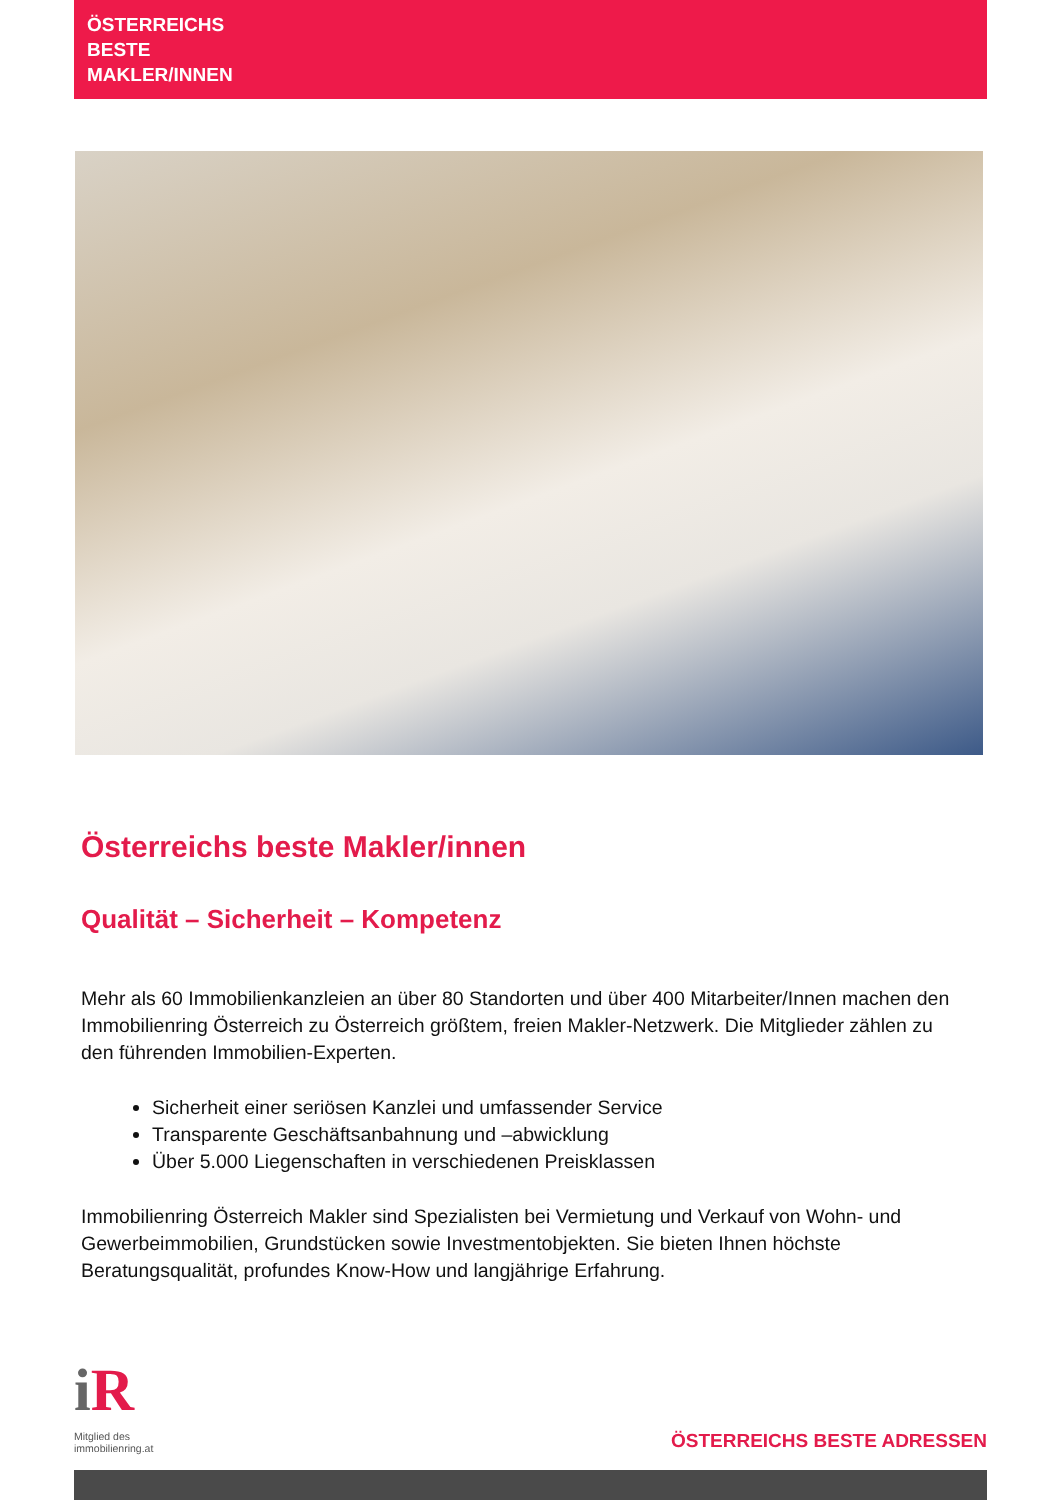ÖSTERREICHS
BESTE
MAKLER/INNEN
Österreichs beste Makler/innen
Qualität – Sicherheit – Kompetenz
Mehr als 60 Immobilienkanzleien an über 80 Standorten und über 400 Mitarbeiter/Innen machen den Immobilienring Österreich zu Österreich größtem, freien Makler-Netzwerk. Die Mitglieder zählen zu den führenden Immobilien-Experten.
Sicherheit einer seriösen Kanzlei und umfassender Service
Transparente Geschäftsanbahnung und –abwicklung
Über 5.000 Liegenschaften in verschiedenen Preisklassen
Immobilienring Österreich Makler sind Spezialisten bei Vermietung und Verkauf von Wohn- und Gewerbeimmobilien, Grundstücken sowie Investmentobjekten. Sie bieten Ihnen höchste Beratungsqualität, profundes Know-How und langjährige Erfahrung.
i R
Mitglied des
immobilienring.at
ÖSTERREICHS BESTE ADRESSEN